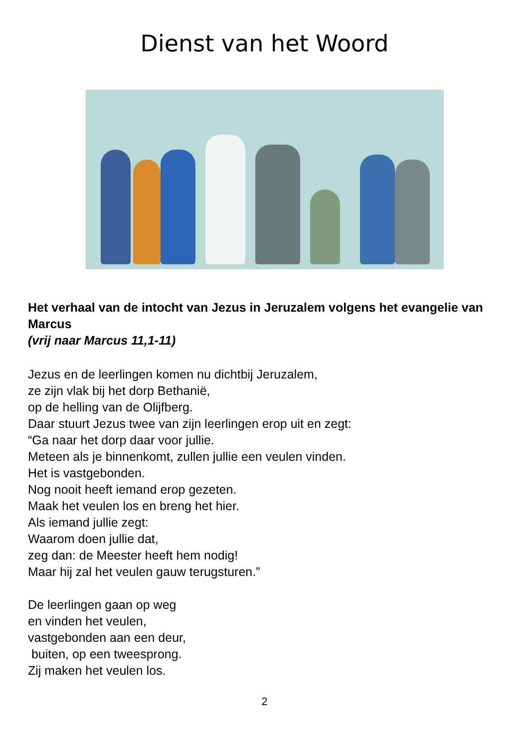Dienst van het Woord
Het verhaal van de intocht van Jezus in Jeruzalem volgens het evangelie van Marcus
(vrij naar Marcus 11,1-11)
Jezus en de leerlingen komen nu dichtbij Jeruzalem,
ze zijn vlak bij het dorp Bethanië,
op de helling van de Olijfberg.
Daar stuurt Jezus twee van zijn leerlingen erop uit en zegt:
“Ga naar het dorp daar voor jullie.
Meteen als je binnenkomt, zullen jullie een veulen vinden.
Het is vastgebonden.
Nog nooit heeft iemand erop gezeten.
Maak het veulen los en breng het hier.
Als iemand jullie zegt:
Waarom doen jullie dat,
zeg dan: de Meester heeft hem nodig!
Maar hij zal het veulen gauw terugsturen.”
De leerlingen gaan op weg
en vinden het veulen,
vastgebonden aan een deur,
buiten, op een tweesprong.
Zij maken het veulen los.
2